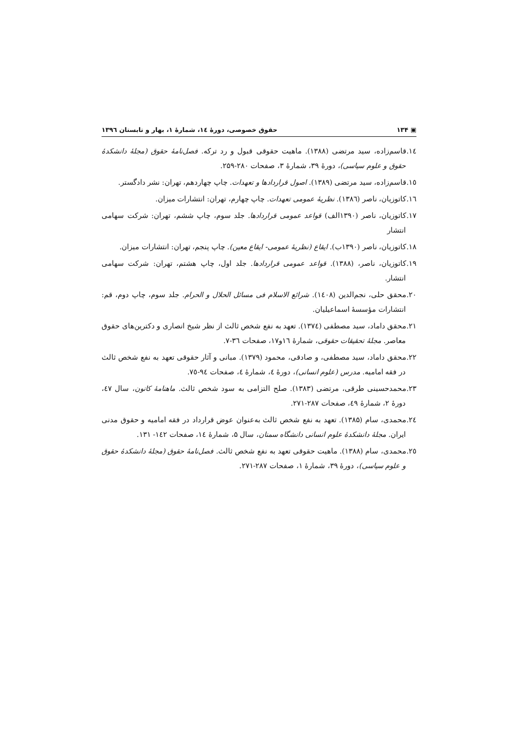▣ ۱۳۴ حقوق خصوصی، دورهٔ ١٤، شمارهٔ ۱، بهار و تابستان ۱۳۹٦
١٤.قاسم‌زاده، سید مرتضی (۱۳۸۸). ماهیت حقوقی قبول و رد ترکه. فصل‌نامهٔ حقوق (مجلهٔ دانشکدهٔ حقوق و علوم سیاسی)، دورهٔ ۳۹، شمارهٔ ۳، صفحات ۲۸۰-۲۵۹.
١٥.قاسم‌زاده، سید مرتضی (۱۳۸۹). اصول قراردادها و تعهدات. چاپ چهاردهم، تهران: نشر دادگستر.
١٦.کاتوزیان، ناصر (١٣٨٦). نظریهٔ عمومی تعهدات. چاپ چهارم، تهران: انتشارات میزان.
١٧.کاتوزیان، ناصر (۱۳۹۰الف) قواعد عمومی قراردادها. جلد سوم، چاپ ششم، تهران: شرکت سهامی انتشار
١٨.کاتوزیان، ناصر (۱۳۹۰ب). ایقاع (نظریهٔ عمومی- ایقاع معین). چاپ پنجم، تهران: انتشارات میزان.
١٩.کاتوزیان، ناصر، (۱۳۸۸). قواعد عمومی قراردادها. جلد اول، چاپ هشتم، تهران: شرکت سهامی انتشار.
٢٠.محقق حلی، نجم‌الدین (١٤٠٨). شرائع الاسلام فی مسائل الحلال و الحرام. جلد سوم، چاپ دوم، قم: انتشارات مؤسسهٔ اسماعیلیان.
٢١.محقق داماد، سید مصطفی (١٣٧٤). تعهد به نفع شخص ثالث از نظر شیخ انصاری و دکترین‌های حقوق معاصر. مجلهٔ تحقیقات حقوقی، شمارهٔ ١٦و١٧، صفحات ٣٦-٧.
٢٢.محقق داماد، سید مصطفی، و صادقی، محمود (۱۳۷۹). مبانی و آثار حقوقی تعهد به نفع شخص ثالث در فقه امامیه. مدرس (علوم انسانی)، دورهٔ ٤، شمارهٔ ٤، صفحات ٩٤-٧٥.
٢٣.محمدحسینی طرقی، مرتضی (۱۳۸۳). صلح التزامی به سود شخص ثالث. ماهنامهٔ کانون، سال ٤٧، دورهٔ ۲، شمارهٔ ٤٩، صفحات ۲۸۷-۲۷۱.
٢٤.محمدی، سام (۱۳۸۵). تعهد به نفع شخص ثالث به‌عنوان عوض قرارداد در فقه امامیه و حقوق مدنی ایران. مجلهٔ دانشکدهٔ علوم انسانی دانشگاه سمنان، سال ۵، شمارهٔ ١٤، صفحات ١٤٢- ۱۳۱.
٢٥.محمدی، سام (۱۳۸۸). ماهیت حقوقی تعهد به نفع شخص ثالث. فصل‌نامهٔ حقوق (مجلهٔ دانشکدهٔ حقوق و علوم سیاسی)، دورهٔ ۳۹، شمارهٔ ۱، صفحات ۲۸۷-۲۷۱.